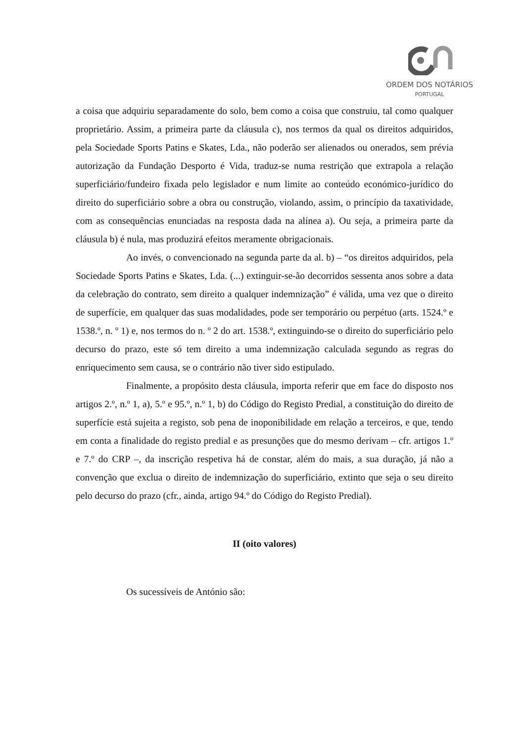ORDEM DOS NOTÁRIOS
PORTUGAL
a coisa que adquiriu separadamente do solo, bem como a coisa que construiu, tal como qualquer proprietário. Assim, a primeira parte da cláusula c), nos termos da qual os direitos adquiridos, pela Sociedade Sports Patins e Skates, Lda., não poderão ser alienados ou onerados, sem prévia autorização da Fundação Desporto é Vida, traduz-se numa restrição que extrapola a relação superficiário/fundeiro fixada pelo legislador e num limite ao conteúdo económico-jurídico do direito do superficiário sobre a obra ou construção, violando, assim, o princípio da taxatividade, com as consequências enunciadas na resposta dada na alínea a). Ou seja, a primeira parte da cláusula b) é nula, mas produzirá efeitos meramente obrigacionais.
Ao invés, o convencionado na segunda parte da al. b) – “os direitos adquiridos, pela Sociedade Sports Patins e Skates, Lda. (...) extinguir-se-ão decorridos sessenta anos sobre a data da celebração do contrato, sem direito a qualquer indemnização” é válida, uma vez que o direito de superfície, em qualquer das suas modalidades, pode ser temporário ou perpétuo (arts. 1524.º e 1538.º, n. º 1) e, nos termos do n. º 2 do art. 1538.º, extinguindo-se o direito do superficiário pelo decurso do prazo, este só tem direito a uma indemnização calculada segundo as regras do enriquecimento sem causa, se o contrário não tiver sido estipulado.
Finalmente, a propósito desta cláusula, importa referir que em face do disposto nos artigos 2.º, n.º 1, a), 5.º e 95.º, n.º 1, b) do Código do Registo Predial, a constituição do direito de superfície está sujeita a registo, sob pena de inoponibilidade em relação a terceiros, e que, tendo em conta a finalidade do registo predial e as presunções que do mesmo derivam – cfr. artigos 1.º e 7.º do CRP –, da inscrição respetiva há de constar, além do mais, a sua duração, já não a convenção que exclua o direito de indemnização do superficiário, extinto que seja o seu direito pelo decurso do prazo (cfr., ainda, artigo 94.º do Código do Registo Predial).
II (oito valores)
Os sucessíveis de António são: